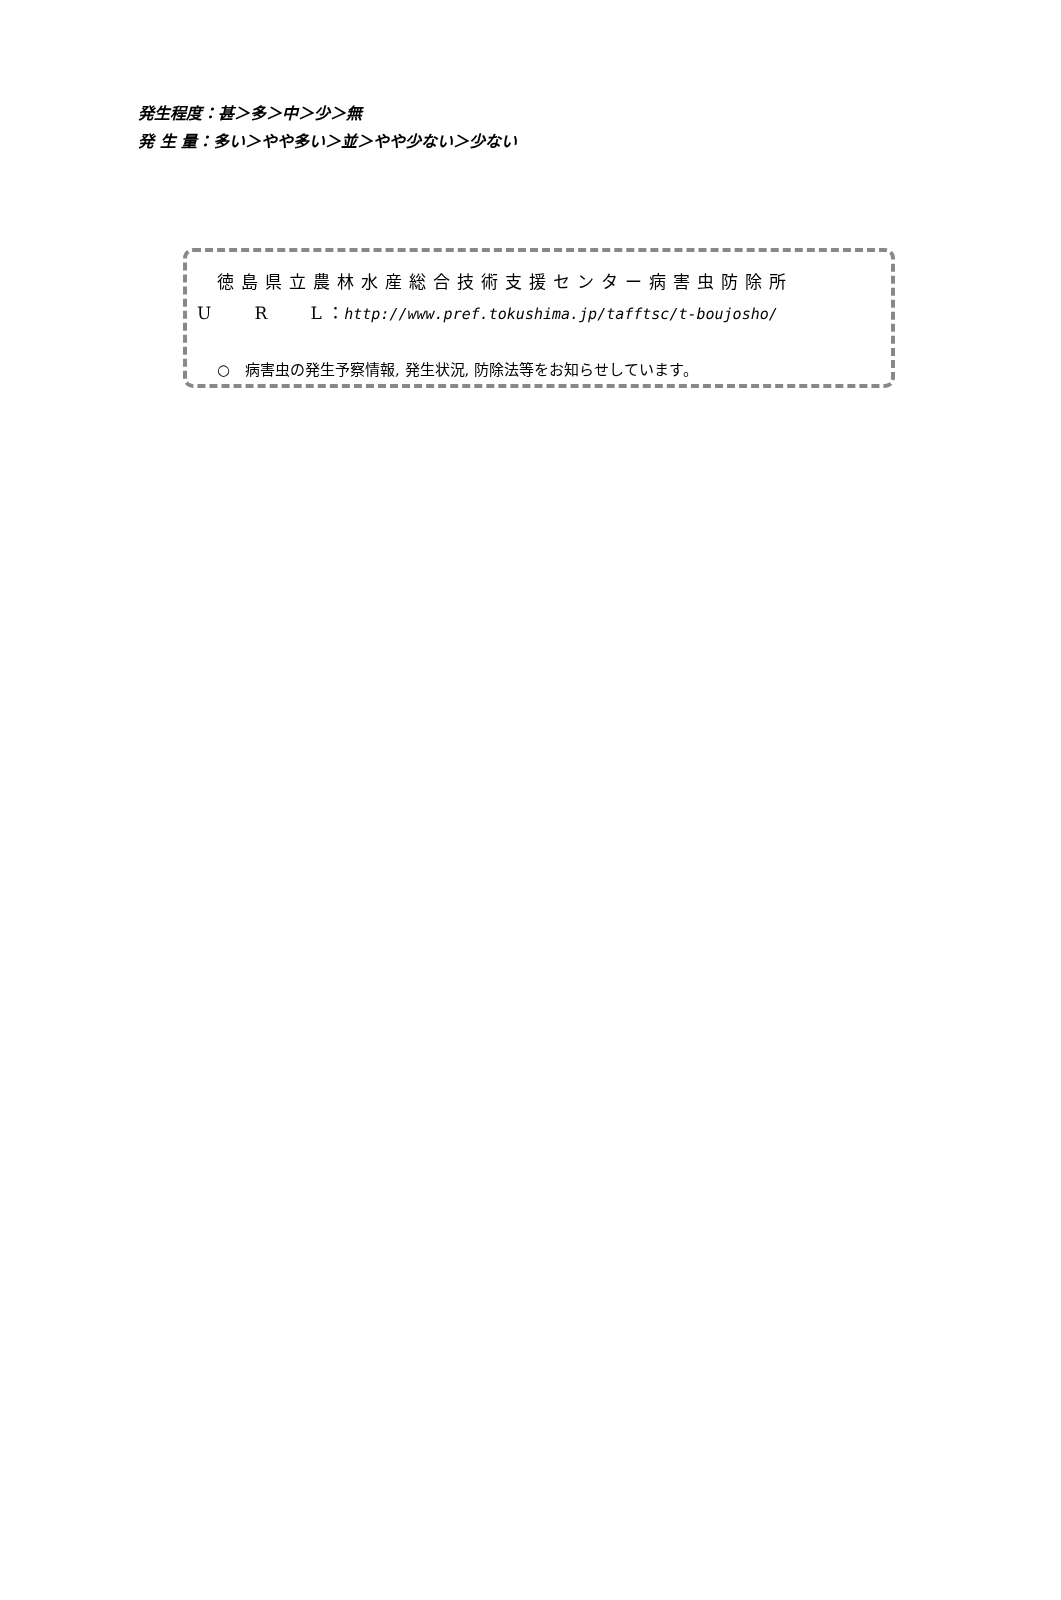発生程度：甚＞多＞中＞少＞無
発 生 量：多い＞やや多い＞並＞やや少ない＞少ない
徳島県立農林水産総合技術支援センター病害虫防除所
U R L ：http://www.pref.tokushima.jp/tafftsc/t-boujosho/
○　病害虫の発生予察情報, 発生状況, 防除法等をお知らせしています。